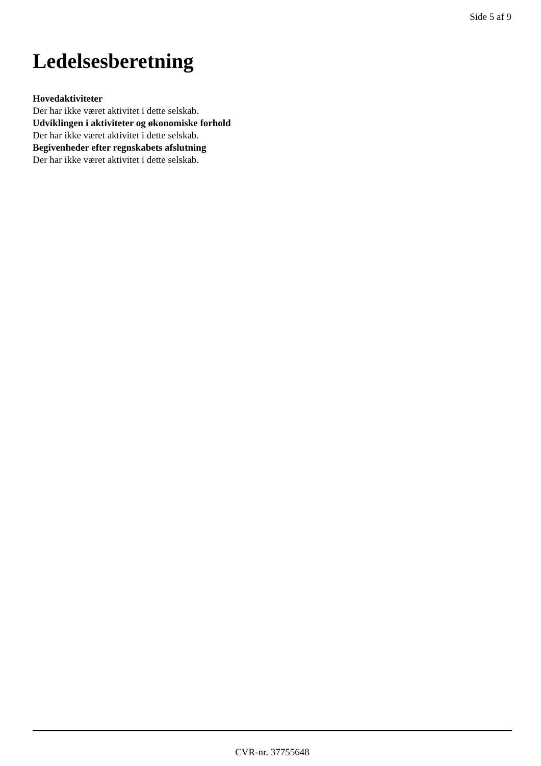Side 5 af 9
Ledelsesberetning
Hovedaktiviteter
Der har ikke været aktivitet i dette selskab.
Udviklingen i aktiviteter og økonomiske forhold
Der har ikke været aktivitet i dette selskab.
Begivenheder efter regnskabets afslutning
Der har ikke været aktivitet i dette selskab.
CVR-nr. 37755648